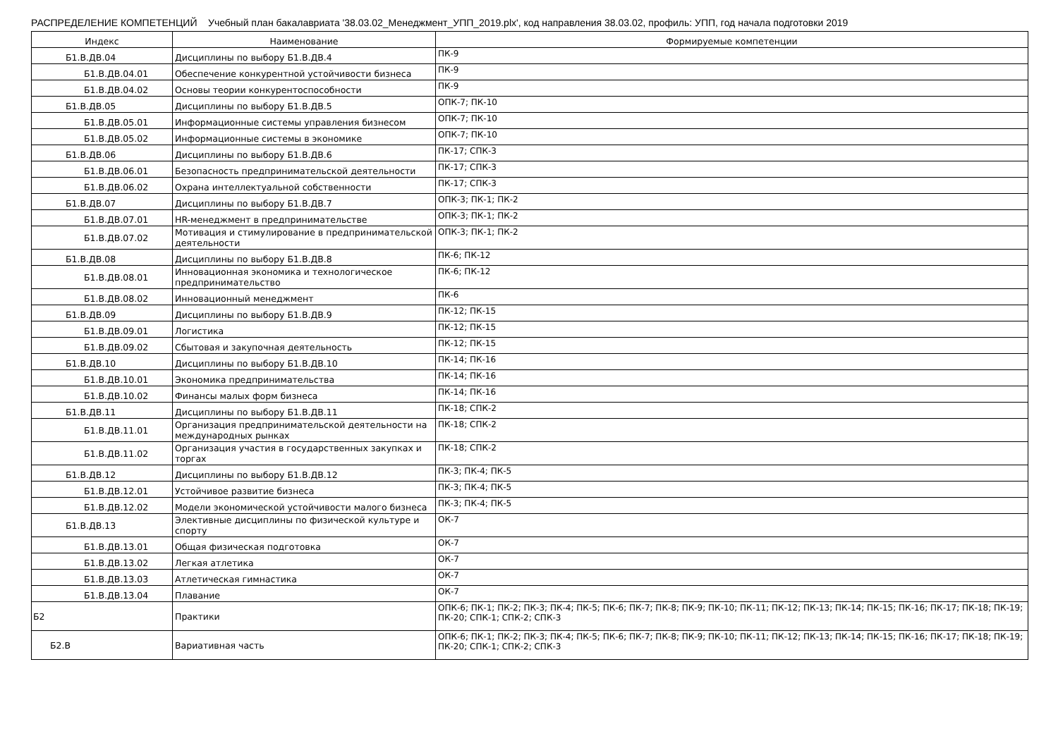РАСПРЕДЕЛЕНИЕ КОМПЕТЕНЦИЙ Учебный план бакалавриата '38.03.02_Менеджмент_УПП_2019.plx', код направления 38.03.02, профиль: УПП, год начала подготовки 2019
| Индекс | Наименование | Формируемые компетенции |
| --- | --- | --- |
| Б1.В.ДВ.04 | Дисциплины по выбору Б1.В.ДВ.4 | ПК-9 |
| Б1.В.ДВ.04.01 | Обеспечение конкурентной устойчивости бизнеса | ПК-9 |
| Б1.В.ДВ.04.02 | Основы теории конкурентоспособности | ПК-9 |
| Б1.В.ДВ.05 | Дисциплины по выбору Б1.В.ДВ.5 | ОПК-7; ПК-10 |
| Б1.В.ДВ.05.01 | Информационные системы управления бизнесом | ОПК-7; ПК-10 |
| Б1.В.ДВ.05.02 | Информационные системы в экономике | ОПК-7; ПК-10 |
| Б1.В.ДВ.06 | Дисциплины по выбору Б1.В.ДВ.6 | ПК-17; СПК-3 |
| Б1.В.ДВ.06.01 | Безопасность предпринимательской деятельности | ПК-17; СПК-3 |
| Б1.В.ДВ.06.02 | Охрана интеллектуальной собственности | ПК-17; СПК-3 |
| Б1.В.ДВ.07 | Дисциплины по выбору Б1.В.ДВ.7 | ОПК-3; ПК-1; ПК-2 |
| Б1.В.ДВ.07.01 | HR-менеджмент в предпринимательстве | ОПК-3; ПК-1; ПК-2 |
| Б1.В.ДВ.07.02 | Мотивация и стимулирование в предпринимательской деятельности | ОПК-3; ПК-1; ПК-2 |
| Б1.В.ДВ.08 | Дисциплины по выбору Б1.В.ДВ.8 | ПК-6; ПК-12 |
| Б1.В.ДВ.08.01 | Инновационная экономика и технологическое предпринимательство | ПК-6; ПК-12 |
| Б1.В.ДВ.08.02 | Инновационный менеджмент | ПК-6 |
| Б1.В.ДВ.09 | Дисциплины по выбору Б1.В.ДВ.9 | ПК-12; ПК-15 |
| Б1.В.ДВ.09.01 | Логистика | ПК-12; ПК-15 |
| Б1.В.ДВ.09.02 | Сбытовая и закупочная деятельность | ПК-12; ПК-15 |
| Б1.В.ДВ.10 | Дисциплины по выбору Б1.В.ДВ.10 | ПК-14; ПК-16 |
| Б1.В.ДВ.10.01 | Экономика предпринимательства | ПК-14; ПК-16 |
| Б1.В.ДВ.10.02 | Финансы малых форм бизнеса | ПК-14; ПК-16 |
| Б1.В.ДВ.11 | Дисциплины по выбору Б1.В.ДВ.11 | ПК-18; СПК-2 |
| Б1.В.ДВ.11.01 | Организация предпринимательской деятельности на международных рынках | ПК-18; СПК-2 |
| Б1.В.ДВ.11.02 | Организация участия в государственных закупках и торгах | ПК-18; СПК-2 |
| Б1.В.ДВ.12 | Дисциплины по выбору Б1.В.ДВ.12 | ПК-3; ПК-4; ПК-5 |
| Б1.В.ДВ.12.01 | Устойчивое развитие бизнеса | ПК-3; ПК-4; ПК-5 |
| Б1.В.ДВ.12.02 | Модели экономической устойчивости малого бизнеса | ПК-3; ПК-4; ПК-5 |
| Б1.В.ДВ.13 | Элективные дисциплины по физической культуре и спорту | ОК-7 |
| Б1.В.ДВ.13.01 | Общая физическая подготовка | ОК-7 |
| Б1.В.ДВ.13.02 | Легкая атлетика | ОК-7 |
| Б1.В.ДВ.13.03 | Атлетическая гимнастика | ОК-7 |
| Б1.В.ДВ.13.04 | Плавание | ОК-7 |
| Б2 | Практики | ОПК-6; ПК-1; ПК-2; ПК-3; ПК-4; ПК-5; ПК-6; ПК-7; ПК-8; ПК-9; ПК-10; ПК-11; ПК-12; ПК-13; ПК-14; ПК-15; ПК-16; ПК-17; ПК-18; ПК-19; ПК-20; СПК-1; СПК-2; СПК-3 |
| Б2.В | Вариативная часть | ОПК-6; ПК-1; ПК-2; ПК-3; ПК-4; ПК-5; ПК-6; ПК-7; ПК-8; ПК-9; ПК-10; ПК-11; ПК-12; ПК-13; ПК-14; ПК-15; ПК-16; ПК-17; ПК-18; ПК-19; ПК-20; СПК-1; СПК-2; СПК-3 |